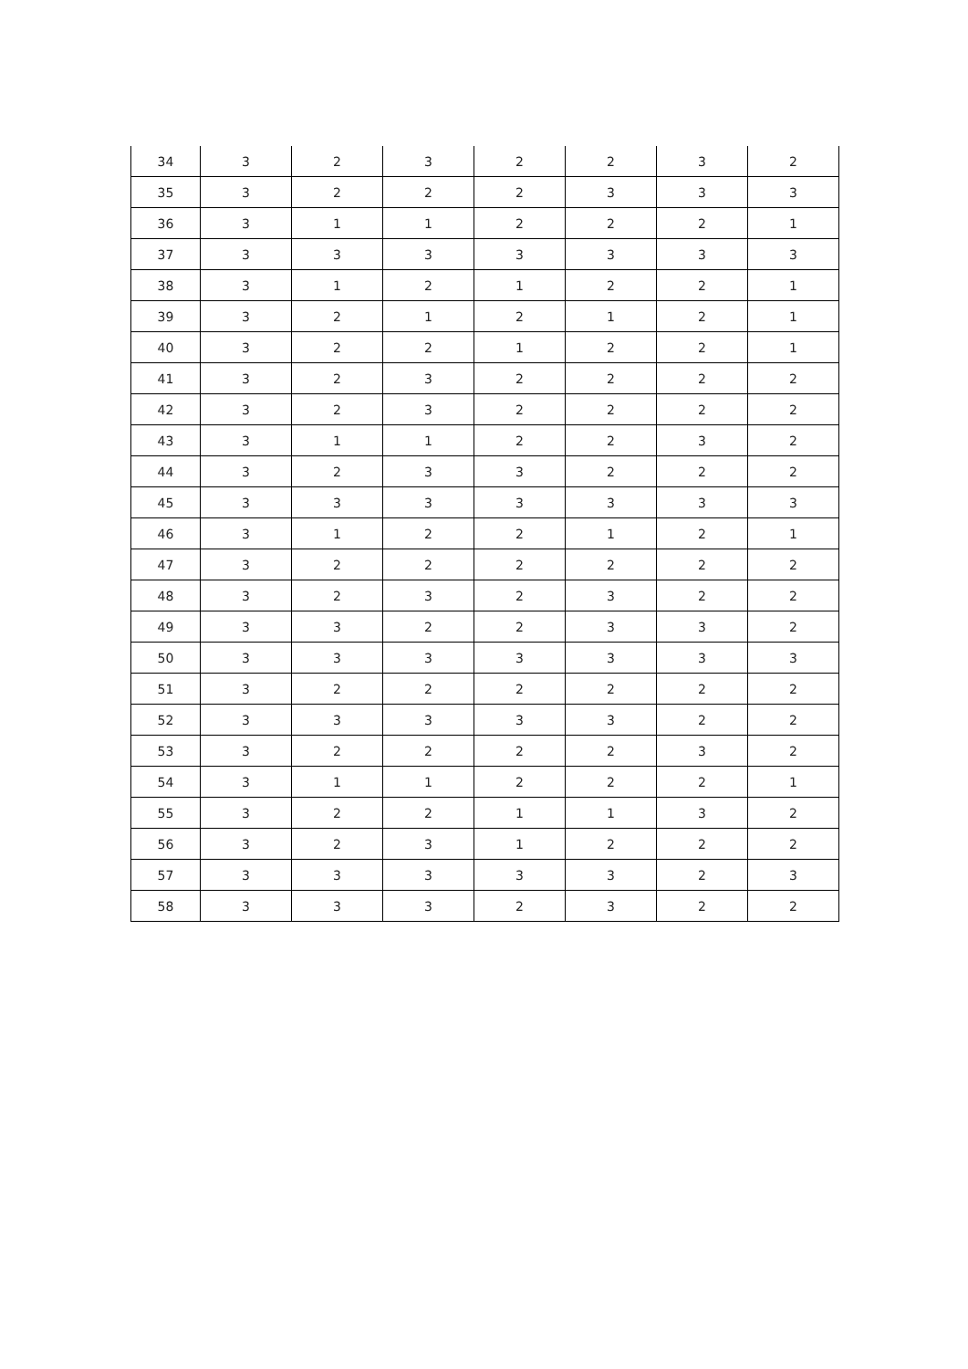| 34 | 3 | 2 | 3 | 2 | 2 | 3 | 2 |
| 35 | 3 | 2 | 2 | 2 | 3 | 3 | 3 |
| 36 | 3 | 1 | 1 | 2 | 2 | 2 | 1 |
| 37 | 3 | 3 | 3 | 3 | 3 | 3 | 3 |
| 38 | 3 | 1 | 2 | 1 | 2 | 2 | 1 |
| 39 | 3 | 2 | 1 | 2 | 1 | 2 | 1 |
| 40 | 3 | 2 | 2 | 1 | 2 | 2 | 1 |
| 41 | 3 | 2 | 3 | 2 | 2 | 2 | 2 |
| 42 | 3 | 2 | 3 | 2 | 2 | 2 | 2 |
| 43 | 3 | 1 | 1 | 2 | 2 | 3 | 2 |
| 44 | 3 | 2 | 3 | 3 | 2 | 2 | 2 |
| 45 | 3 | 3 | 3 | 3 | 3 | 3 | 3 |
| 46 | 3 | 1 | 2 | 2 | 1 | 2 | 1 |
| 47 | 3 | 2 | 2 | 2 | 2 | 2 | 2 |
| 48 | 3 | 2 | 3 | 2 | 3 | 2 | 2 |
| 49 | 3 | 3 | 2 | 2 | 3 | 3 | 2 |
| 50 | 3 | 3 | 3 | 3 | 3 | 3 | 3 |
| 51 | 3 | 2 | 2 | 2 | 2 | 2 | 2 |
| 52 | 3 | 3 | 3 | 3 | 3 | 2 | 2 |
| 53 | 3 | 2 | 2 | 2 | 2 | 3 | 2 |
| 54 | 3 | 1 | 1 | 2 | 2 | 2 | 1 |
| 55 | 3 | 2 | 2 | 1 | 1 | 3 | 2 |
| 56 | 3 | 2 | 3 | 1 | 2 | 2 | 2 |
| 57 | 3 | 3 | 3 | 3 | 3 | 2 | 3 |
| 58 | 3 | 3 | 3 | 2 | 3 | 2 | 2 |